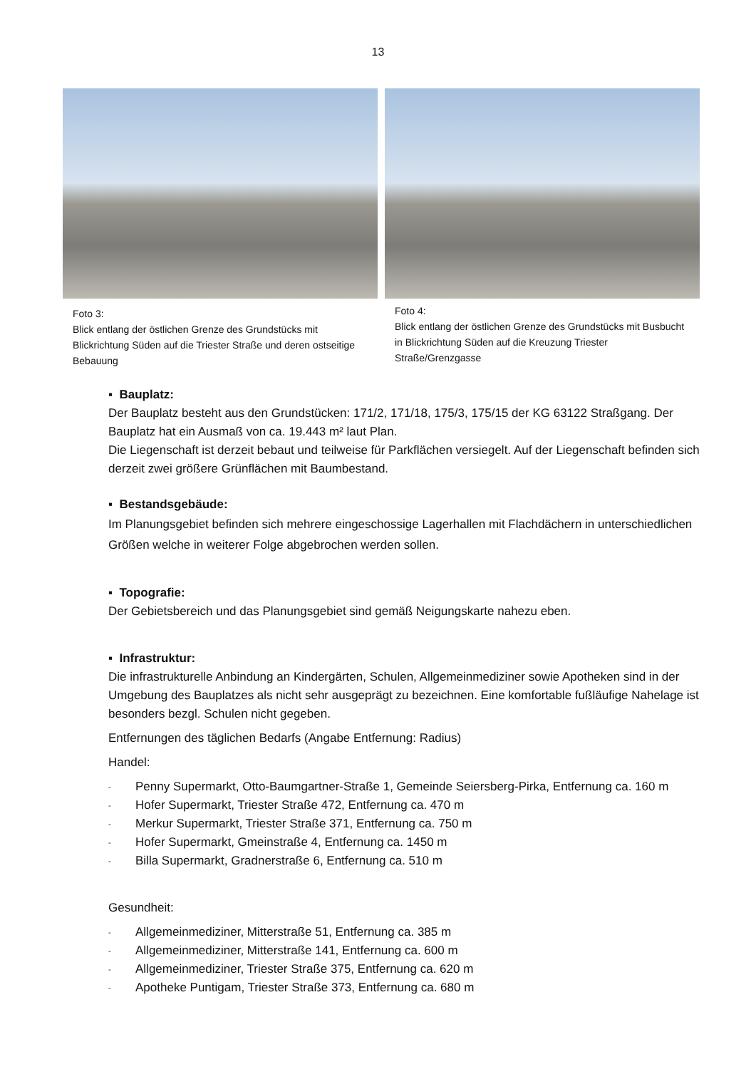13
Foto 3:
Blick entlang der östlichen Grenze des Grundstücks mit Blickrichtung Süden auf die Triester Straße und deren ostseitige Bebauung
Foto 4:
Blick entlang der östlichen Grenze des Grundstücks mit Busbucht in Blickrichtung Süden auf die Kreuzung Triester Straße/Grenzgasse
▪ Bauplatz:
Der Bauplatz besteht aus den Grundstücken: 171/2, 171/18, 175/3, 175/15 der KG 63122 Straßgang. Der Bauplatz hat ein Ausmaß von ca. 19.443 m² laut Plan.
Die Liegenschaft ist derzeit bebaut und teilweise für Parkflächen versiegelt. Auf der Liegenschaft befinden sich derzeit zwei größere Grünflächen mit Baumbestand.
▪ Bestandsgebäude:
Im Planungsgebiet befinden sich mehrere eingeschossige Lagerhallen mit Flachdächern in unterschiedlichen Größen welche in weiterer Folge abgebrochen werden sollen.
▪ Topografie:
Der Gebietsbereich und das Planungsgebiet sind gemäß Neigungskarte nahezu eben.
▪ Infrastruktur:
Die infrastrukturelle Anbindung an Kindergärten, Schulen, Allgemeinmediziner sowie Apotheken sind in der Umgebung des Bauplatzes als nicht sehr ausgeprägt zu bezeichnen. Eine komfortable fußläufige Nahelage ist besonders bezgl. Schulen nicht gegeben.
Entfernungen des täglichen Bedarfs (Angabe Entfernung: Radius)
Handel:
- Penny Supermarkt, Otto-Baumgartner-Straße 1, Gemeinde Seiersberg-Pirka, Entfernung ca. 160 m
- Hofer Supermarkt, Triester Straße 472, Entfernung ca. 470 m
- Merkur Supermarkt, Triester Straße 371, Entfernung ca. 750 m
- Hofer Supermarkt, Gmeinstraße 4, Entfernung ca. 1450 m
- Billa Supermarkt, Gradnerstraße 6, Entfernung ca. 510 m
Gesundheit:
- Allgemeinmediziner, Mitterstraße 51, Entfernung ca. 385 m
- Allgemeinmediziner, Mitterstraße 141, Entfernung ca. 600 m
- Allgemeinmediziner, Triester Straße 375, Entfernung ca. 620 m
- Apotheke Puntigam, Triester Straße 373, Entfernung ca. 680 m